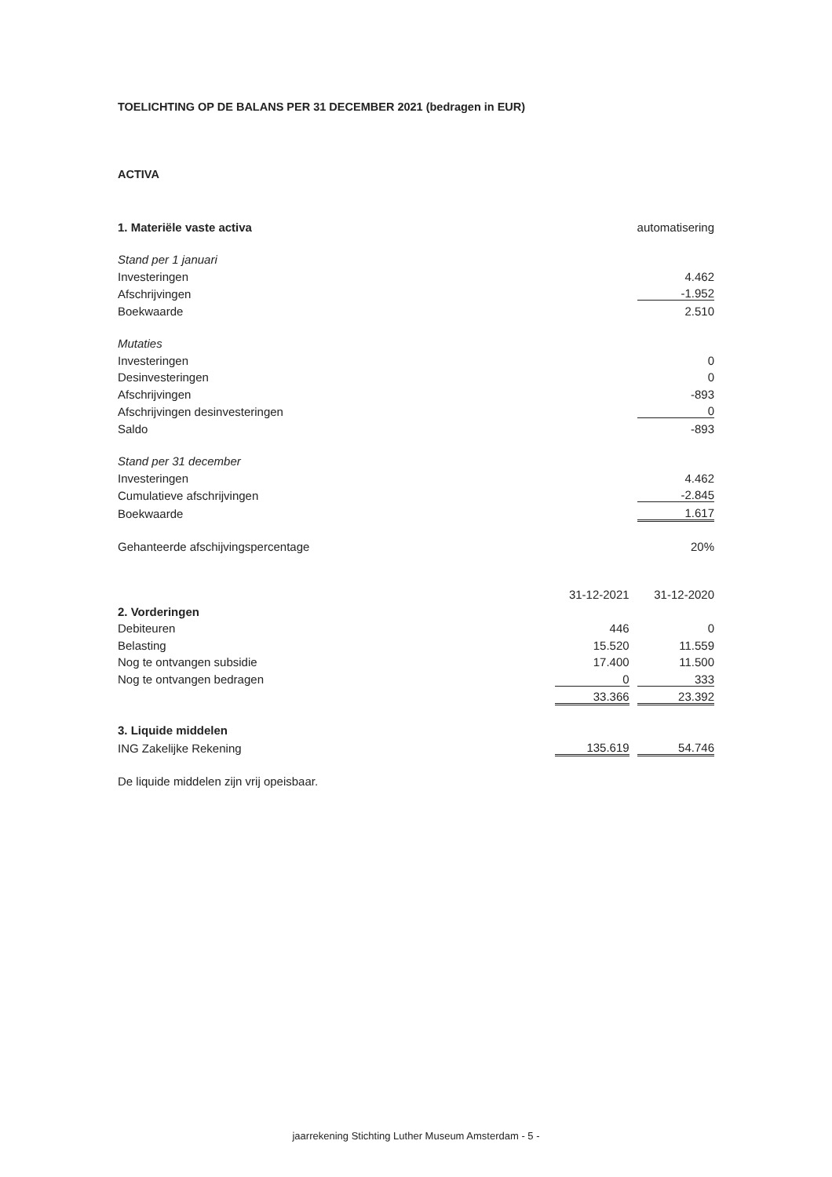TOELICHTING OP DE BALANS PER 31 DECEMBER 2021 (bedragen in EUR)
ACTIVA
| 1. Materiële vaste activa | | | automatisering |
| Stand per 1 januari | | | |
| Investeringen | | | 4.462 |
| Afschrijvingen | | | -1.952 |
| Boekwaarde | | | 2.510 |
| Mutaties | | | |
| Investeringen | | | 0 |
| Desinvesteringen | | | 0 |
| Afschrijvingen | | | -893 |
| Afschrijvingen desinvesteringen | | | 0 |
| Saldo | | | -893 |
| Stand per 31 december | | | |
| Investeringen | | | 4.462 |
| Cumulatieve afschrijvingen | | | -2.845 |
| Boekwaarde | | | 1.617 |
| Gehanteerde afschijvingspercentage | | | 20% |
| | 31-12-2021 | | 31-12-2020 |
| 2. Vorderingen | | | |
| Debiteuren | 446 | | 0 |
| Belasting | 15.520 | | 11.559 |
| Nog te ontvangen subsidie | 17.400 | | 11.500 |
| Nog te ontvangen bedragen | 0 | | 333 |
| | 33.366 | | 23.392 |
| 3. Liquide middelen | | | |
| ING Zakelijke Rekening | 135.619 | | 54.746 |
| De liquide middelen zijn vrij opeisbaar. | | | |
jaarrekening Stichting Luther Museum Amsterdam - 5 -